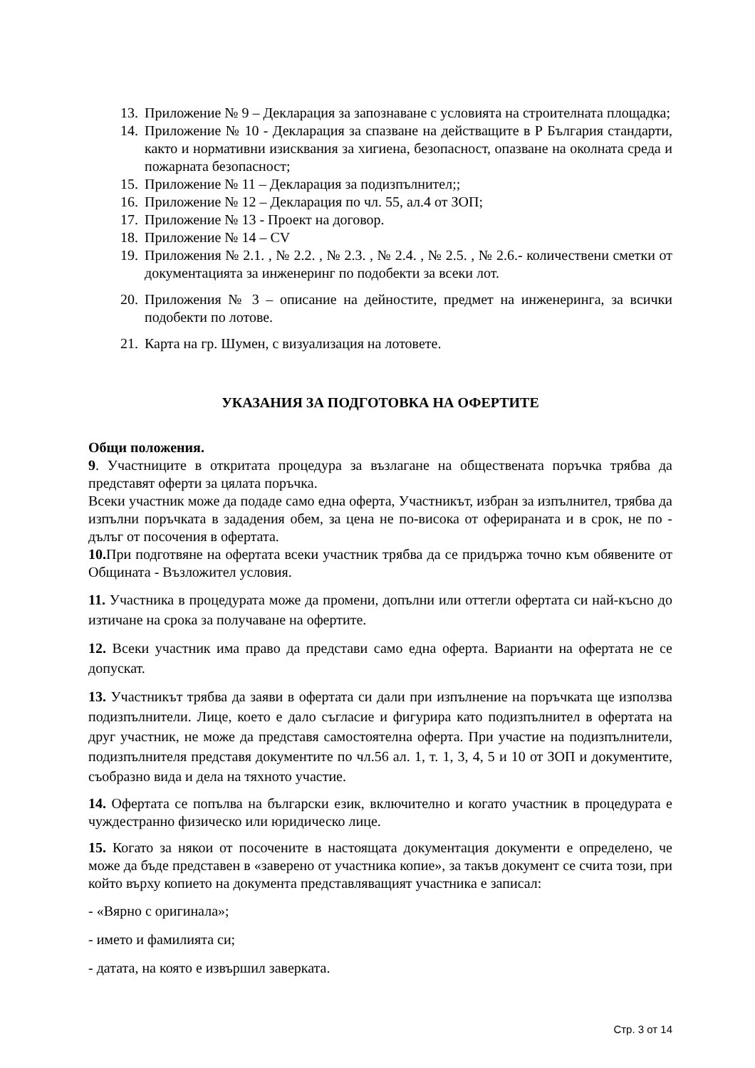13. Приложение № 9 – Декларация за запознаване с условията на строителната площадка;
14. Приложение № 10 - Декларация за спазване на действащите в Р България стандарти, както и нормативни изисквания за хигиена, безопасност, опазване на околната среда и пожарната безопасност;
15. Приложение № 11 – Декларация за подизпълнител;;
16. Приложение № 12 – Декларация по чл. 55, ал.4 от ЗОП;
17. Приложение № 13 - Проект на договор.
18. Приложение № 14 – CV
19. Приложения № 2.1. , № 2.2. , № 2.3. , № 2.4. , № 2.5. , № 2.6.- количествени сметки от документацията за инженеринг по подобекти за всеки лот.
20. Приложения № 3 – описание на дейностите, предмет на инженеринга, за всички подобекти по лотове.
21. Карта на гр. Шумен, с визуализация на лотовете.
УКАЗАНИЯ ЗА ПОДГОТОВКА НА ОФЕРТИТЕ
Общи положения.
9. Участниците в откритата процедура за възлагане на обществената поръчка трябва да представят оферти за цялата поръчка.
Всеки участник може да подаде само една оферта, Участникът, избран за изпълнител, трябва да изпълни поръчката в зададения обем, за цена не по-висока от оферираната и в срок, не по - дълъг от посочения в офертата.
10. При подготвяне на офертата всеки участник трябва да се придържа точно към обявените от Общината - Възложител условия.
11. Участника в процедурата може да промени, допълни или оттегли офертата си най-късно до изтичане на срока за получаване на офертите.
12. Всеки участник има право да представи само една оферта. Варианти на офертата не се допускат.
13. Участникът трябва да заяви в офертата си дали при изпълнение на поръчката ще използва подизпълнители. Лице, което е дало съгласие и фигурира като подизпълнител в офертата на друг участник, не може да представя самостоятелна оферта. При участие на подизпълнители, подизпълнителя представя документите по чл.56 ал. 1, т. 1, 3, 4, 5 и 10 от ЗОП и документите, съобразно вида и дела на тяхното участие.
14. Офертата се попълва на български език, включително и когато участник в процедурата е чуждестранно физическо или юридическо лице.
15. Когато за някои от посочените в настоящата документация документи е определено, че може да бъде представен в «заверено от участника копие», за такъв документ се счита този, при който върху копието на документа представляващият участника е записал:
- «Вярно с оригинала»;
- името и фамилията си;
- датата, на която е извършил заверката.
Стр. 3 от 14